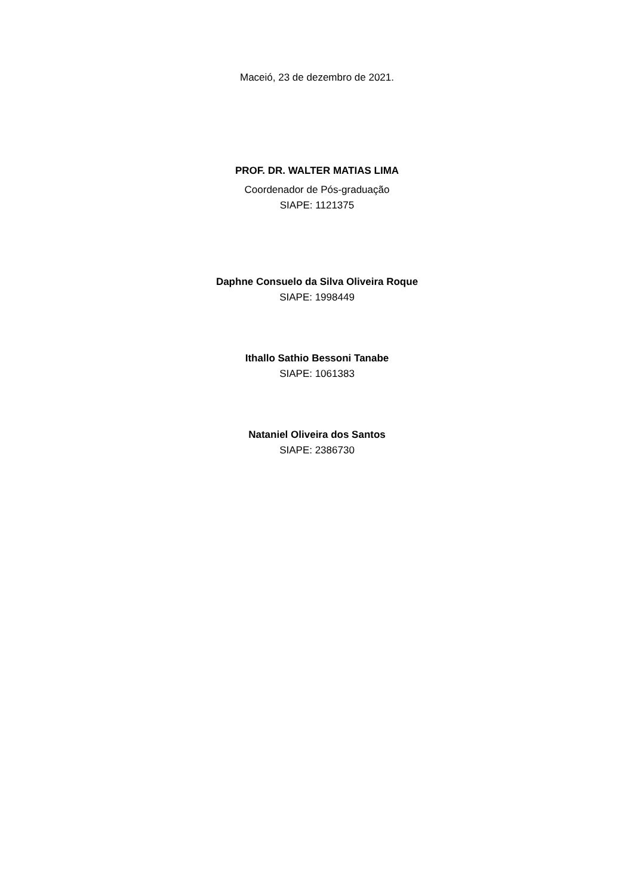Maceió, 23 de dezembro de 2021.
PROF. DR. WALTER MATIAS LIMA
Coordenador de Pós-graduação
SIAPE: 1121375
Daphne Consuelo da Silva Oliveira Roque
SIAPE: 1998449
Ithallo Sathio Bessoni Tanabe
SIAPE: 1061383
Nataniel Oliveira dos Santos
SIAPE: 2386730